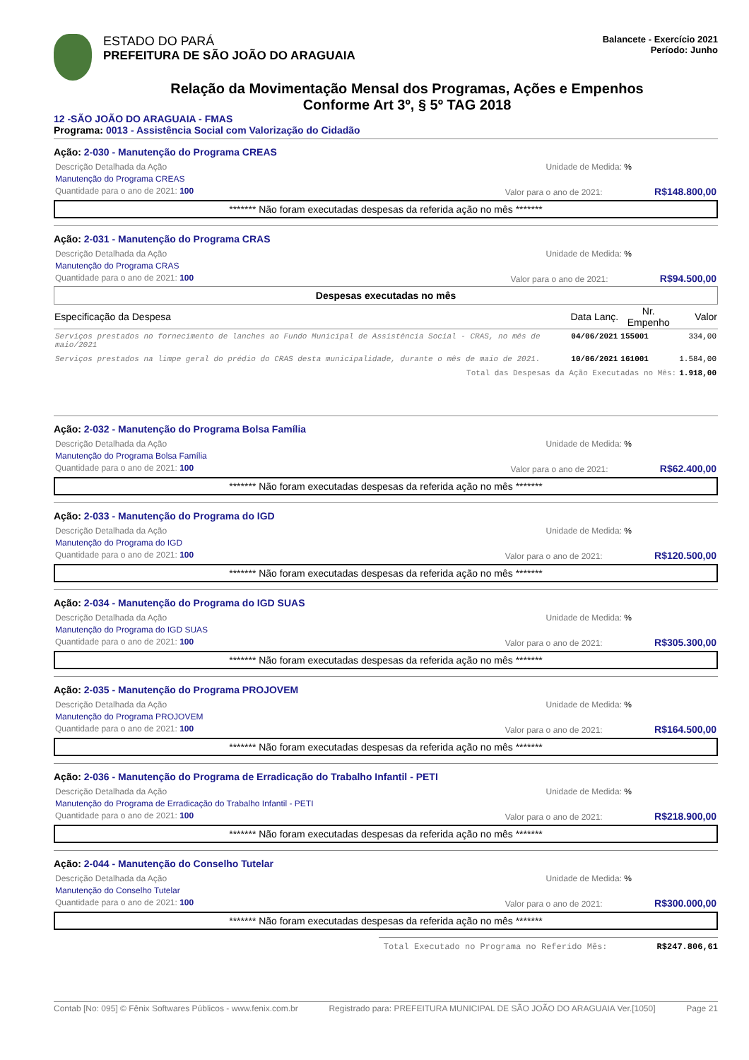ESTADO DO PARÁ
PREFEITURA DE SÃO JOÃO DO ARAGUAIA
Balancete - Exercício 2021
Período: Junho
Relação da Movimentação Mensal dos Programas, Ações e Empenhos
Conforme Art 3º, § 5º TAG 2018
12 -SÃO JOÃO DO ARAGUAIA - FMAS
Programa: 0013 - Assistência Social com Valorização do Cidadão
Ação: 2-030 - Manutenção do Programa CREAS
Descrição Detalhada da Ação Unidade de Medida: %
Manutenção do Programa CREAS
Quantidade para o ano de 2021: 100 Valor para o ano de 2021: R$148.800,00
******* Não foram executadas despesas da referida ação no mês *******
Ação: 2-031 - Manutenção do Programa CRAS
Descrição Detalhada da Ação Unidade de Medida: %
Manutenção do Programa CRAS
Quantidade para o ano de 2021: 100 Valor para o ano de 2021: R$94.500,00
Despesas executadas no mês
| Especificação da Despesa | Data Lanç. | Nr. Empenho | Valor |
| --- | --- | --- | --- |
| Serviços prestados no fornecimento de lanches ao Fundo Municipal de Assistência Social - CRAS, no mês de maio/2021 | 04/06/2021 | 155001 | 334,00 |
| Serviços prestados na limpe geral do prédio do CRAS desta municipalidade, durante o mês de maio de 2021. | 10/06/2021 | 161001 | 1.584,00 |
| Total das Despesas da Ação Executadas no Mês: | | | 1.918,00 |
Ação: 2-032 - Manutenção do Programa Bolsa Família
Descrição Detalhada da Ação Unidade de Medida: %
Manutenção do Programa Bolsa Família
Quantidade para o ano de 2021: 100 Valor para o ano de 2021: R$62.400,00
******* Não foram executadas despesas da referida ação no mês *******
Ação: 2-033 - Manutenção do Programa do IGD
Descrição Detalhada da Ação Unidade de Medida: %
Manutenção do Programa do IGD
Quantidade para o ano de 2021: 100 Valor para o ano de 2021: R$120.500,00
******* Não foram executadas despesas da referida ação no mês *******
Ação: 2-034 - Manutenção do Programa do IGD SUAS
Descrição Detalhada da Ação Unidade de Medida: %
Manutenção do Programa do IGD SUAS
Quantidade para o ano de 2021: 100 Valor para o ano de 2021: R$305.300,00
******* Não foram executadas despesas da referida ação no mês *******
Ação: 2-035 - Manutenção do Programa PROJOVEM
Descrição Detalhada da Ação Unidade de Medida: %
Manutenção do Programa PROJOVEM
Quantidade para o ano de 2021: 100 Valor para o ano de 2021: R$164.500,00
******* Não foram executadas despesas da referida ação no mês *******
Ação: 2-036 - Manutenção do Programa de Erradicação do Trabalho Infantil - PETI
Descrição Detalhada da Ação Unidade de Medida: %
Manutenção do Programa de Erradicação do Trabalho Infantil - PETI
Quantidade para o ano de 2021: 100 Valor para o ano de 2021: R$218.900,00
******* Não foram executadas despesas da referida ação no mês *******
Ação: 2-044 - Manutenção do Conselho Tutelar
Descrição Detalhada da Ação Unidade de Medida: %
Manutenção do Conselho Tutelar
Quantidade para o ano de 2021: 100 Valor para o ano de 2021: R$300.000,00
******* Não foram executadas despesas da referida ação no mês *******
Total Executado no Programa no Referido Mês: R$247.806,61
Contab [No: 095] © Fênix Softwares Públicos - www.fenix.com.br Registrado para: PREFEITURA MUNICIPAL DE SÃO JOÃO DO ARAGUAIA Ver.[1050] Page 21